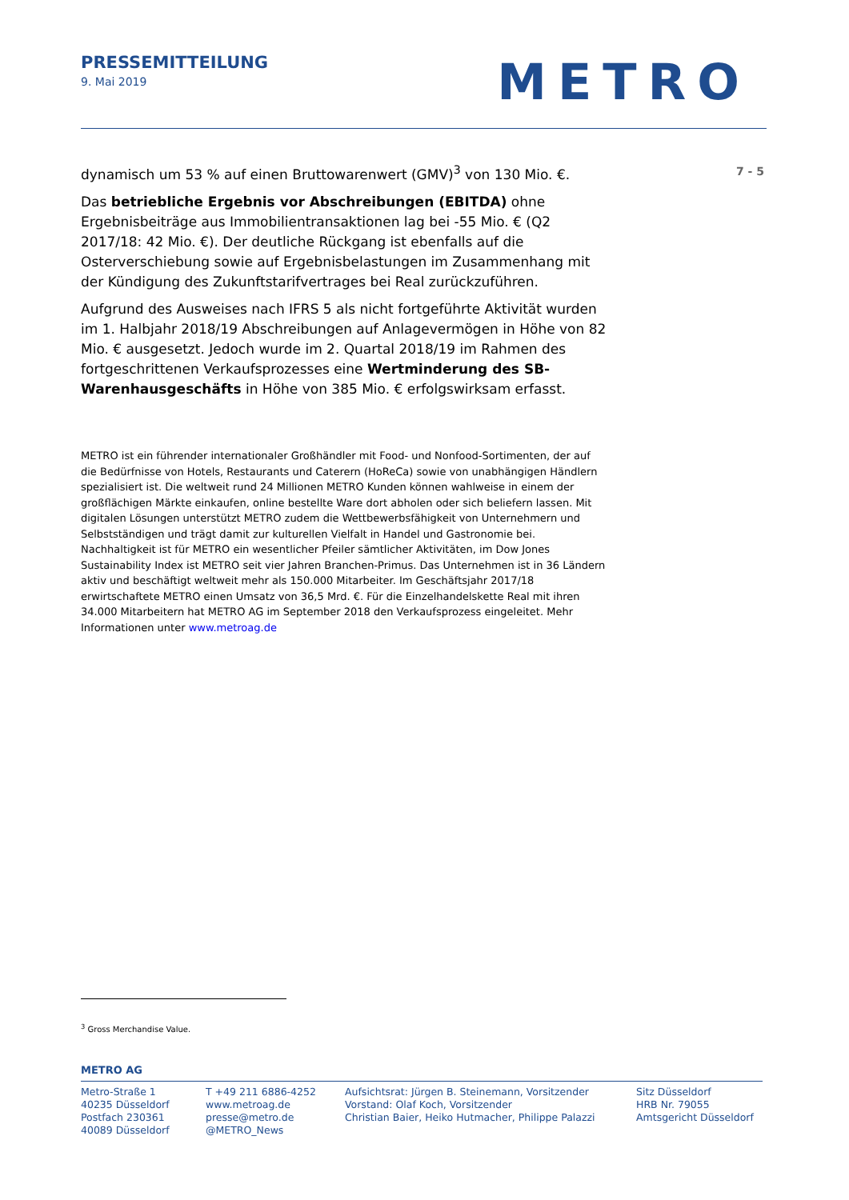PRESSEMITTEILUNG
9. Mai 2019
METRO
7 - 5
dynamisch um 53 % auf einen Bruttowarenwert (GMV)<sup>3</sup> von 130 Mio. €.
Das betriebliche Ergebnis vor Abschreibungen (EBITDA) ohne Ergebnisbeiträge aus Immobilientransaktionen lag bei -55 Mio. € (Q2 2017/18: 42 Mio. €). Der deutliche Rückgang ist ebenfalls auf die Osterverschiebung sowie auf Ergebnisbelastungen im Zusammenhang mit der Kündigung des Zukunftstarifvertrages bei Real zurückzuführen.
Aufgrund des Ausweises nach IFRS 5 als nicht fortgeführte Aktivität wurden im 1. Halbjahr 2018/19 Abschreibungen auf Anlagevermögen in Höhe von 82 Mio. € ausgesetzt. Jedoch wurde im 2. Quartal 2018/19 im Rahmen des fortgeschrittenen Verkaufsprozesses eine Wertminderung des SB-Warenhausgeschäfts in Höhe von 385 Mio. € erfolgswirksam erfasst.
METRO ist ein führender internationaler Großhändler mit Food- und Nonfood-Sortimenten, der auf die Bedürfnisse von Hotels, Restaurants und Caterern (HoReCa) sowie von unabhängigen Händlern spezialisiert ist. Die weltweit rund 24 Millionen METRO Kunden können wahlweise in einem der großflächigen Märkte einkaufen, online bestellte Ware dort abholen oder sich beliefern lassen. Mit digitalen Lösungen unterstützt METRO zudem die Wettbewerbsfähigkeit von Unternehmern und Selbstständigen und trägt damit zur kulturellen Vielfalt in Handel und Gastronomie bei. Nachhaltigkeit ist für METRO ein wesentlicher Pfeiler sämtlicher Aktivitäten, im Dow Jones Sustainability Index ist METRO seit vier Jahren Branchen-Primus. Das Unternehmen ist in 36 Ländern aktiv und beschäftigt weltweit mehr als 150.000 Mitarbeiter. Im Geschäftsjahr 2017/18 erwirtschaftete METRO einen Umsatz von 36,5 Mrd. €. Für die Einzelhandelskette Real mit ihren 34.000 Mitarbeitern hat METRO AG im September 2018 den Verkaufsprozess eingeleitet. Mehr Informationen unter www.metroag.de
<sup>3</sup> Gross Merchandise Value.
METRO AG
Metro-Straße 1
40235 Düsseldorf
Postfach 230361
40089 Düsseldorf
T +49 211 6886-4252
www.metroag.de
presse@metro.de
@METRO_News
Aufsichtsrat: Jürgen B. Steinemann, Vorsitzender
Vorstand: Olaf Koch, Vorsitzender
Christian Baier, Heiko Hutmacher, Philippe Palazzi
Sitz Düsseldorf
HRB Nr. 79055
Amtsgericht Düsseldorf